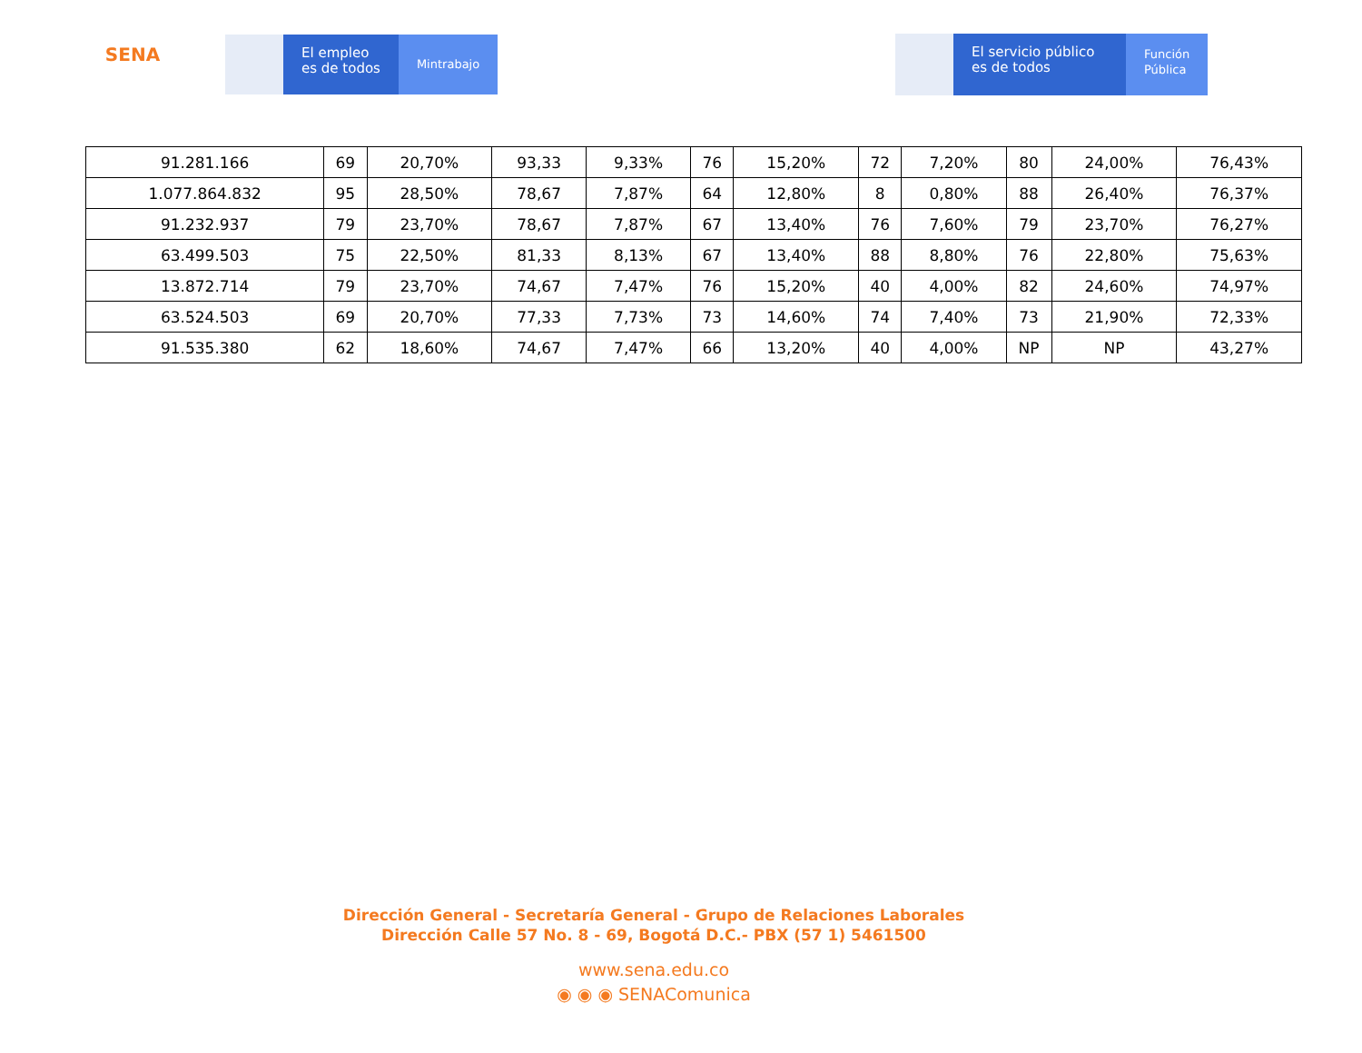SENA
El empleo
es de todos
Mintrabajo
El servicio público
es de todos
Función
Pública
| 91.281.166 | 69 | 20,70% | 93,33 | 9,33% | 76 | 15,20% | 72 | 7,20% | 80 | 24,00% | 76,43% |
| 1.077.864.832 | 95 | 28,50% | 78,67 | 7,87% | 64 | 12,80% | 8 | 0,80% | 88 | 26,40% | 76,37% |
| 91.232.937 | 79 | 23,70% | 78,67 | 7,87% | 67 | 13,40% | 76 | 7,60% | 79 | 23,70% | 76,27% |
| 63.499.503 | 75 | 22,50% | 81,33 | 8,13% | 67 | 13,40% | 88 | 8,80% | 76 | 22,80% | 75,63% |
| 13.872.714 | 79 | 23,70% | 74,67 | 7,47% | 76 | 15,20% | 40 | 4,00% | 82 | 24,60% | 74,97% |
| 63.524.503 | 69 | 20,70% | 77,33 | 7,73% | 73 | 14,60% | 74 | 7,40% | 73 | 21,90% | 72,33% |
| 91.535.380 | 62 | 18,60% | 74,67 | 7,47% | 66 | 13,20% | 40 | 4,00% | NP | NP | 43,27% |
Dirección General - Secretaría General - Grupo de Relaciones Laborales
Dirección Calle 57 No. 8 - 69, Bogotá D.C.- PBX (57 1) 5461500
www.sena.edu.co
◉ ◉ ◉ SENAComunica